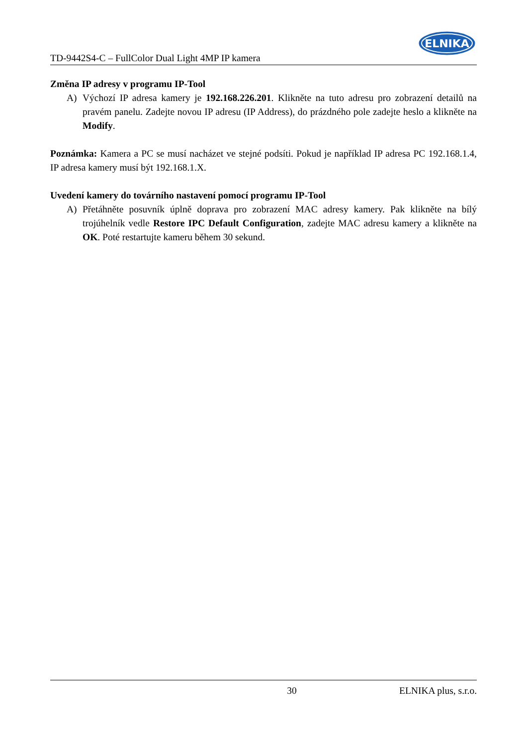TD-9442S4-C – FullColor Dual Light 4MP IP kamera
ELNIKA
Změna IP adresy v programu IP-Tool
A) Výchozí IP adresa kamery je 192.168.226.201. Klikněte na tuto adresu pro zobrazení detailů na pravém panelu. Zadejte novou IP adresu (IP Address), do prázdného pole zadejte heslo a klikněte na Modify.
Poznámka: Kamera a PC se musí nacházet ve stejné podsíti. Pokud je například IP adresa PC 192.168.1.4, IP adresa kamery musí být 192.168.1.X.
Uvedení kamery do továrního nastavení pomocí programu IP-Tool
A) Přetáhněte posuvník úplně doprava pro zobrazení MAC adresy kamery. Pak klikněte na bílý trojúhelník vedle Restore IPC Default Configuration, zadejte MAC adresu kamery a klikněte na OK. Poté restartujte kameru během 30 sekund.
30 ELNIKA plus, s.r.o.